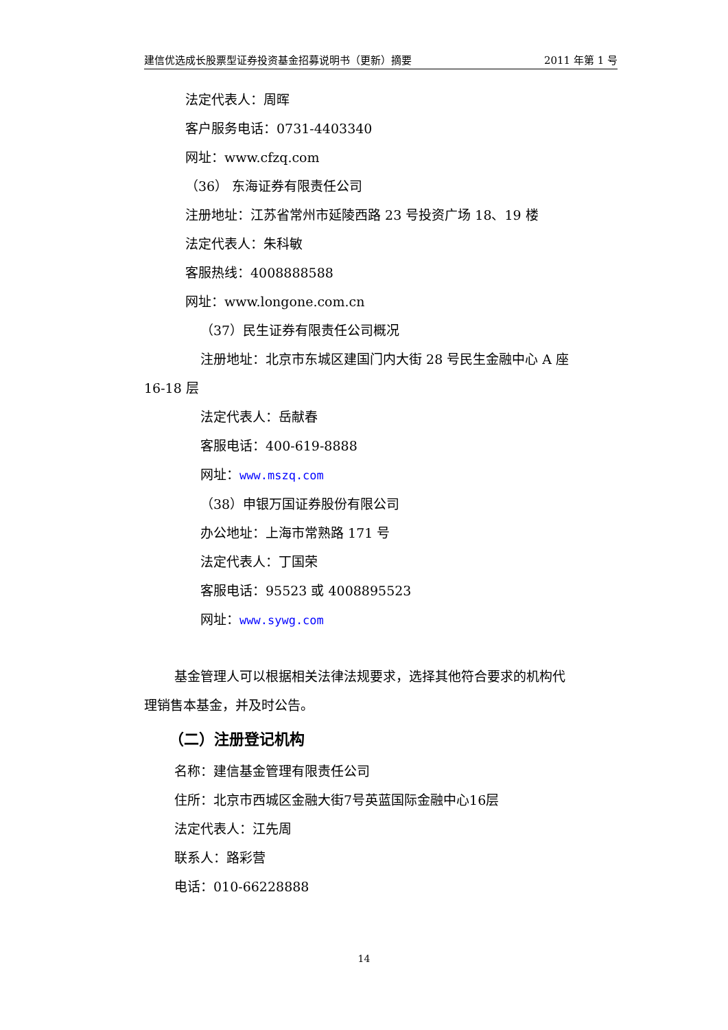建信优选成长股票型证券投资基金招募说明书（更新）摘要 2011 年第 1 号
法定代表人：周晖
客户服务电话：0731-4403340
网址：www.cfzq.com
（36） 东海证券有限责任公司
注册地址：江苏省常州市延陵西路 23 号投资广场 18、19 楼
法定代表人：朱科敏
客服热线：4008888588
网址：www.longone.com.cn
（37）民生证券有限责任公司概况
注册地址：北京市东城区建国门内大街 28 号民生金融中心 A 座
16-18 层
法定代表人：岳献春
客服电话：400-619-8888
网址：www.mszq.com
（38）申银万国证券股份有限公司
办公地址：上海市常熟路 171 号
法定代表人：丁国荣
客服电话：95523 或 4008895523
网址：www.sywg.com
基金管理人可以根据相关法律法规要求，选择其他符合要求的机构代
理销售本基金，并及时公告。
（二）注册登记机构
名称：建信基金管理有限责任公司
住所：北京市西城区金融大街7号英蓝国际金融中心16层
法定代表人：江先周
联系人：路彩营
电话：010-66228888
14